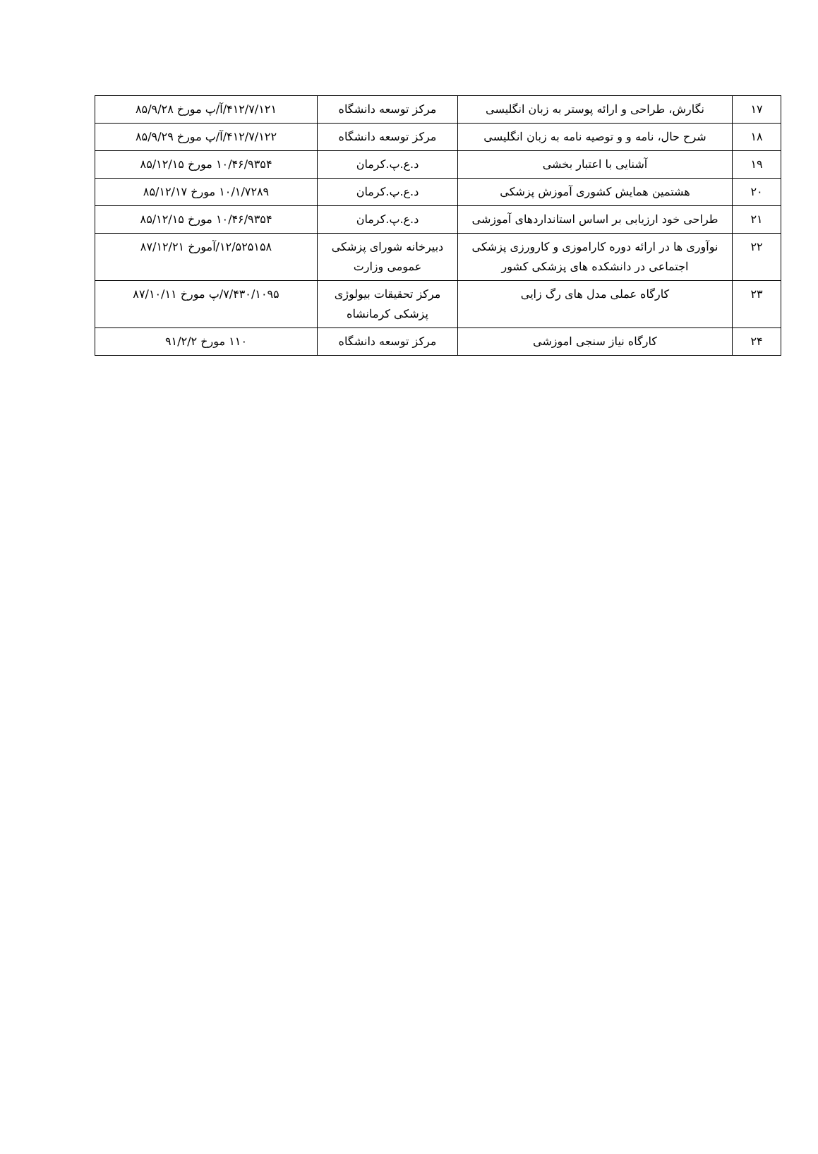| ۱۷ | نگارش، طراحی و ارائه پوستر به زبان انگلیسی | مرکز توسعه دانشگاه | ۴۱۲/۷/۱۲۱/آ/پ مورخ ۸۵/۹/۲۸ |
| ۱۸ | شرح حال، نامه و و توصیه نامه به زبان انگلیسی | مرکز توسعه دانشگاه | ۴۱۲/۷/۱۲۲/آ/پ مورخ ۸۵/۹/۲۹ |
| ۱۹ | آشنایی با اعتبار بخشی | د.ع.پ.کرمان | ۱۰/۴۶/۹۳۵۴ مورخ ۸۵/۱۲/۱۵ |
| ۲۰ | هشتمین همایش کشوری آموزش پزشکی | د.ع.پ.کرمان | ۱۰/۱/۷۲۸۹ مورخ ۸۵/۱۲/۱۷ |
| ۲۱ | طراحی خود ارزیابی بر اساس استانداردهای آموزشی | د.ع.پ.کرمان | ۱۰/۴۶/۹۳۵۴ مورخ ۸۵/۱۲/۱۵ |
| ۲۲ | نوآوری ها در ارائه دوره کاراموزی و کارورزی پزشکی اجتماعی در دانشکده های پزشکی کشور | دبیرخانه شورای پزشکی عمومی وزارت | ۱۲/۵۲۵۱۵۸/آمورخ ۸۷/۱۲/۲۱ |
| ۲۳ | کارگاه عملی مدل های رگ زایی | مرکز تحقیقات بیولوژی پزشکی کرمانشاه | ۷/۴۳۰/۱۰۹۵/پ مورخ ۸۷/۱۰/۱۱ |
| ۲۴ | کارگاه نیاز سنجی اموزشی | مرکز توسعه دانشگاه | ۱۱۰ مورخ ۹۱/۲/۲ |